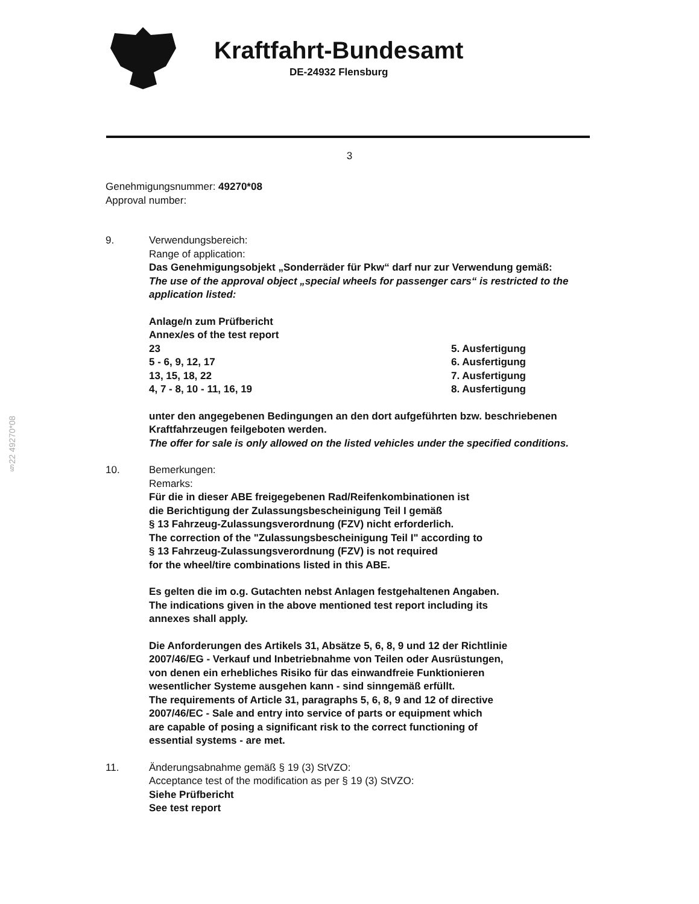Kraftfahrt-Bundesamt
DE-24932 Flensburg
3
§22 49270*08
Genehmigungsnummer: 49270*08
Approval number:
9. Verwendungsbereich:
Range of application:
Das Genehmigungsobjekt „Sonderräder für Pkw“ darf nur zur Verwendung gemäß:
The use of the approval object „special wheels for passenger cars“ is restricted to the application listed:
Anlage/n zum Prüfbericht
Annex/es of the test report
23 5. Ausfertigung
5 - 6, 9, 12, 17 6. Ausfertigung
13, 15, 18, 22 7. Ausfertigung
4, 7 - 8, 10 - 11, 16, 19 8. Ausfertigung
unter den angegebenen Bedingungen an den dort aufgeführten bzw. beschriebenen Kraftfahrzeugen feilgeboten werden.
The offer for sale is only allowed on the listed vehicles under the specified conditions.
10. Bemerkungen:
Remarks:
Für die in dieser ABE freigegebenen Rad/Reifenkombinationen ist
die Berichtigung der Zulassungsbescheinigung Teil I gemäß
§ 13 Fahrzeug-Zulassungsverordnung (FZV) nicht erforderlich.
The correction of the "Zulassungsbescheinigung Teil I" according to
§ 13 Fahrzeug-Zulassungsverordnung (FZV) is not required
for the wheel/tire combinations listed in this ABE.
Es gelten die im o.g. Gutachten nebst Anlagen festgehaltenen Angaben.
The indications given in the above mentioned test report including its
annexes shall apply.
Die Anforderungen des Artikels 31, Absätze 5, 6, 8, 9 und 12 der Richtlinie
2007/46/EG - Verkauf und Inbetriebnahme von Teilen oder Ausrüstungen,
von denen ein erhebliches Risiko für das einwandfreie Funktionieren
wesentlicher Systeme ausgehen kann - sind sinngemäß erfüllt.
The requirements of Article 31, paragraphs 5, 6, 8, 9 and 12 of directive
2007/46/EC - Sale and entry into service of parts or equipment which
are capable of posing a significant risk to the correct functioning of
essential systems - are met.
11. Änderungsabnahme gemäß § 19 (3) StVZO:
Acceptance test of the modification as per § 19 (3) StVZO:
Siehe Prüfbericht
See test report